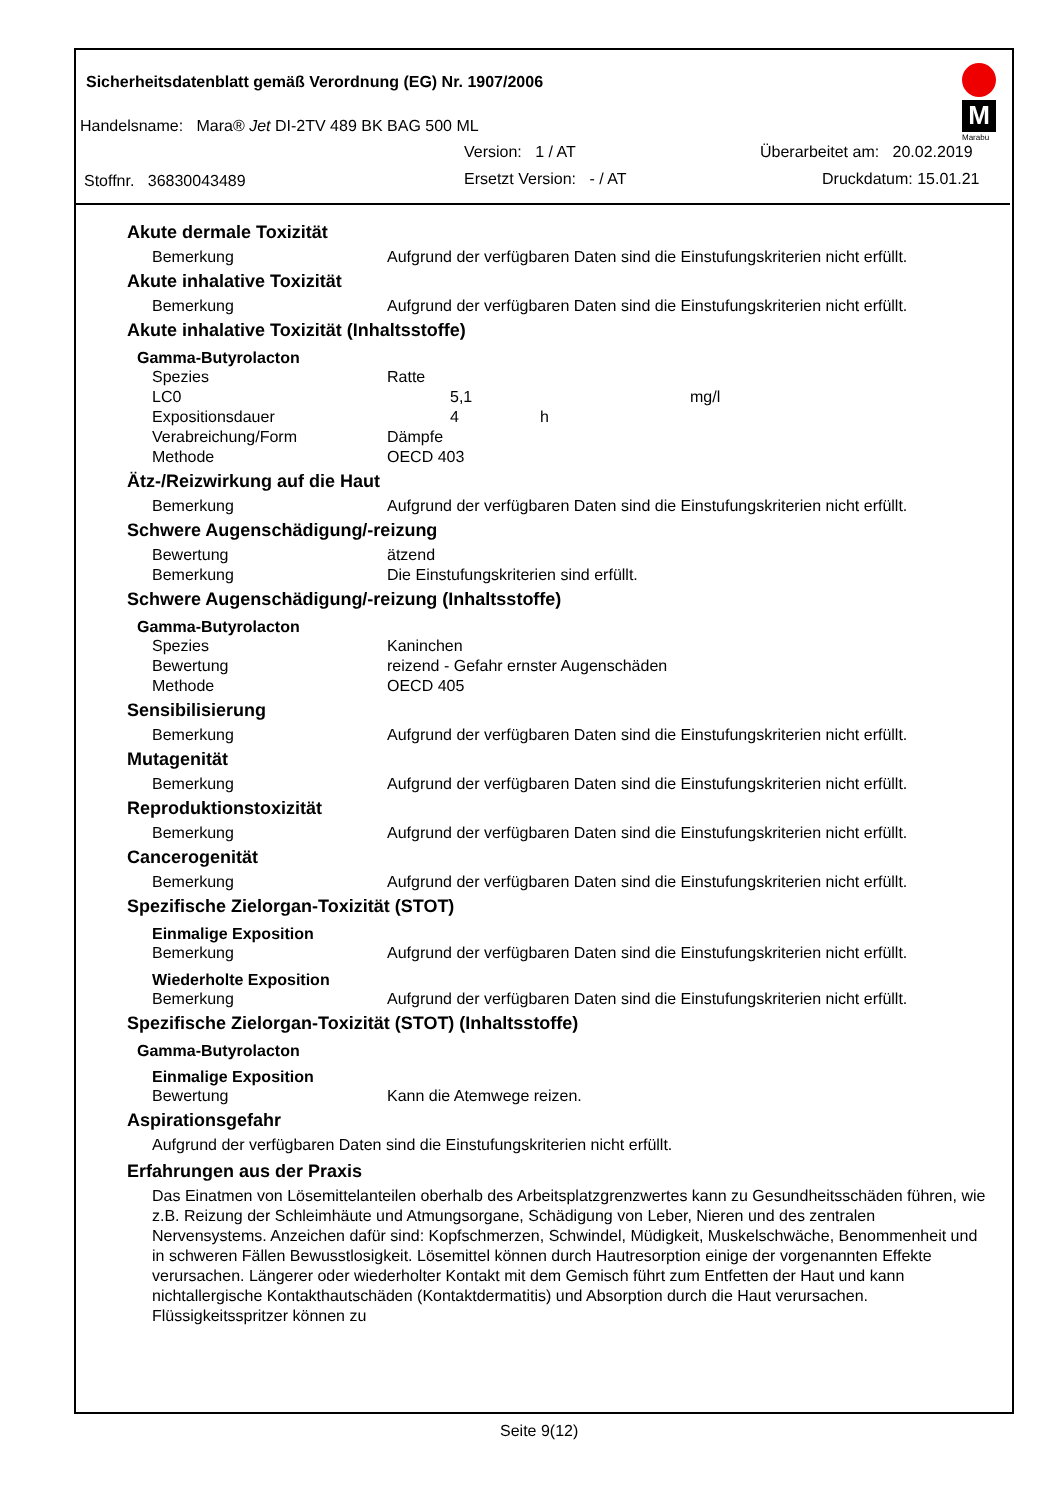Sicherheitsdatenblatt gemäß Verordnung (EG) Nr. 1907/2006
M
Marabu
Handelsname: Mara® Jet DI-2TV 489 BK BAG 500 ML
Version: 1 / AT Überarbeitet am: 20.02.2019
Stoffnr. 36830043489 Ersetzt Version: - / AT Druckdatum: 15.01.21
Akute dermale Toxizität
Bemerkung Aufgrund der verfügbaren Daten sind die Einstufungskriterien nicht erfüllt.
Akute inhalative Toxizität
Bemerkung Aufgrund der verfügbaren Daten sind die Einstufungskriterien nicht erfüllt.
Akute inhalative Toxizität (Inhaltsstoffe)
Gamma-Butyrolacton
Spezies Ratte
LC0 5,1 mg/l
Expositionsdauer 4 h
Verabreichung/Form Dämpfe
Methode OECD 403
Ätz-/Reizwirkung auf die Haut
Bemerkung Aufgrund der verfügbaren Daten sind die Einstufungskriterien nicht erfüllt.
Schwere Augenschädigung/-reizung
Bewertung ätzend
Bemerkung Die Einstufungskriterien sind erfüllt.
Schwere Augenschädigung/-reizung (Inhaltsstoffe)
Gamma-Butyrolacton
Spezies Kaninchen
Bewertung reizend - Gefahr ernster Augenschäden
Methode OECD 405
Sensibilisierung
Bemerkung Aufgrund der verfügbaren Daten sind die Einstufungskriterien nicht erfüllt.
Mutagenität
Bemerkung Aufgrund der verfügbaren Daten sind die Einstufungskriterien nicht erfüllt.
Reproduktionstoxizität
Bemerkung Aufgrund der verfügbaren Daten sind die Einstufungskriterien nicht erfüllt.
Cancerogenität
Bemerkung Aufgrund der verfügbaren Daten sind die Einstufungskriterien nicht erfüllt.
Spezifische Zielorgan-Toxizität (STOT)
Einmalige Exposition
Bemerkung Aufgrund der verfügbaren Daten sind die Einstufungskriterien nicht erfüllt.
Wiederholte Exposition
Bemerkung Aufgrund der verfügbaren Daten sind die Einstufungskriterien nicht erfüllt.
Spezifische Zielorgan-Toxizität (STOT) (Inhaltsstoffe)
Gamma-Butyrolacton
Einmalige Exposition
Bewertung Kann die Atemwege reizen.
Aspirationsgefahr
Aufgrund der verfügbaren Daten sind die Einstufungskriterien nicht erfüllt.
Erfahrungen aus der Praxis
Das Einatmen von Lösemittelanteilen oberhalb des Arbeitsplatzgrenzwertes kann zu Gesundheitsschäden führen, wie z.B. Reizung der Schleimhäute und Atmungsorgane, Schädigung von Leber, Nieren und des zentralen Nervensystems. Anzeichen dafür sind: Kopfschmerzen, Schwindel, Müdigkeit, Muskelschwäche, Benommenheit und in schweren Fällen Bewusstlosigkeit. Lösemittel können durch Hautresorption einige der vorgenannten Effekte verursachen. Längerer oder wiederholter Kontakt mit dem Gemisch führt zum Entfetten der Haut und kann nichtallergische Kontakthautschäden (Kontaktdermatitis) und Absorption durch die Haut verursachen. Flüssigkeitsspritzer können zu
Seite 9(12)